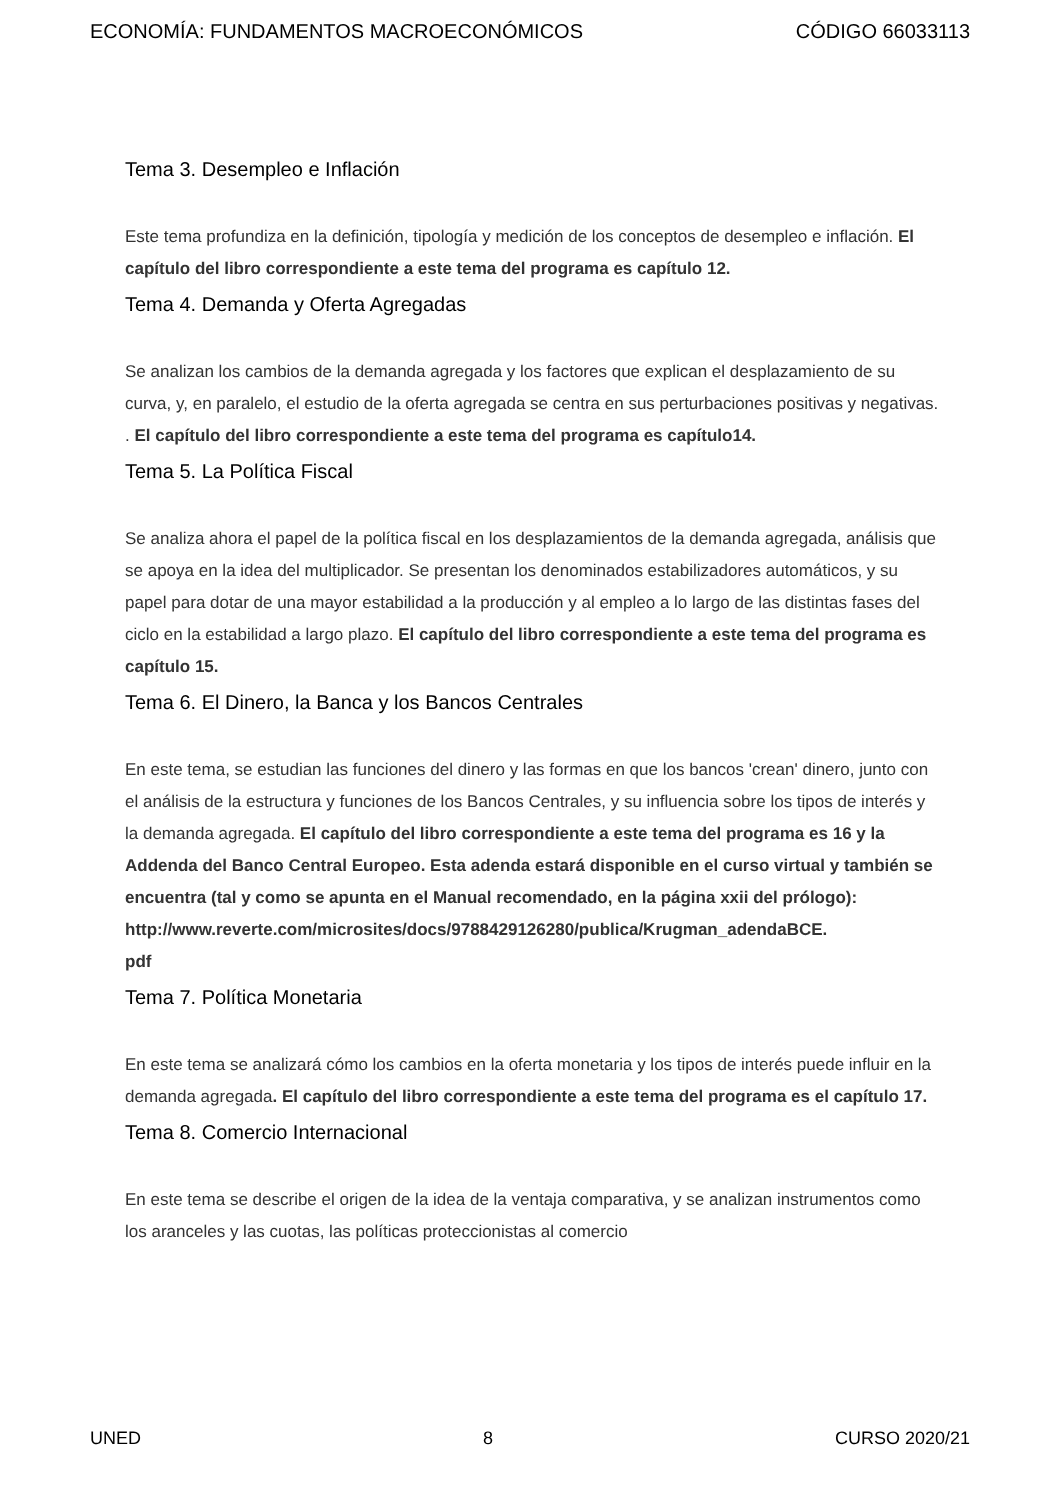ECONOMÍA: FUNDAMENTOS MACROECONÓMICOS CÓDIGO 66033113
Tema 3. Desempleo e Inflación
Este tema profundiza en la definición, tipología y medición de los conceptos de desempleo e inflación. El capítulo del libro correspondiente a este tema del programa es capítulo 12.
Tema 4. Demanda y Oferta Agregadas
Se analizan los cambios de la demanda agregada y los factores que explican el desplazamiento de su curva, y, en paralelo, el estudio de la oferta agregada se centra en sus perturbaciones positivas y negativas. . El capítulo del libro correspondiente a este tema del programa es capítulo14.
Tema 5. La Política Fiscal
Se analiza ahora el papel de la política fiscal en los desplazamientos de la demanda agregada, análisis que se apoya en la idea del multiplicador. Se presentan los denominados estabilizadores automáticos, y su papel para dotar de una mayor estabilidad a la producción y al empleo a lo largo de las distintas fases del ciclo en la estabilidad a largo plazo. El capítulo del libro correspondiente a este tema del programa es capítulo 15.
Tema 6. El Dinero, la Banca y los Bancos Centrales
En este tema, se estudian las funciones del dinero y las formas en que los bancos 'crean' dinero, junto con el análisis de la estructura y funciones de los Bancos Centrales, y su influencia sobre los tipos de interés y la demanda agregada. El capítulo del libro correspondiente a este tema del programa es 16 y la Addenda del Banco Central Europeo. Esta adenda estará disponible en el curso virtual y también se encuentra (tal y como se apunta en el Manual recomendado, en la página xxii del prólogo): http://www.reverte.com/microsites/docs/9788429126280/publica/Krugman_adendaBCE.
pdf
Tema 7. Política Monetaria
En este tema se analizará cómo los cambios en la oferta monetaria y los tipos de interés puede influir en la demanda agregada. El capítulo del libro correspondiente a este tema del programa es el capítulo 17.
Tema 8. Comercio Internacional
En este tema se describe el origen de la idea de la ventaja comparativa, y se analizan instrumentos como los aranceles y las cuotas, las políticas proteccionistas al comercio
UNED 8 CURSO 2020/21